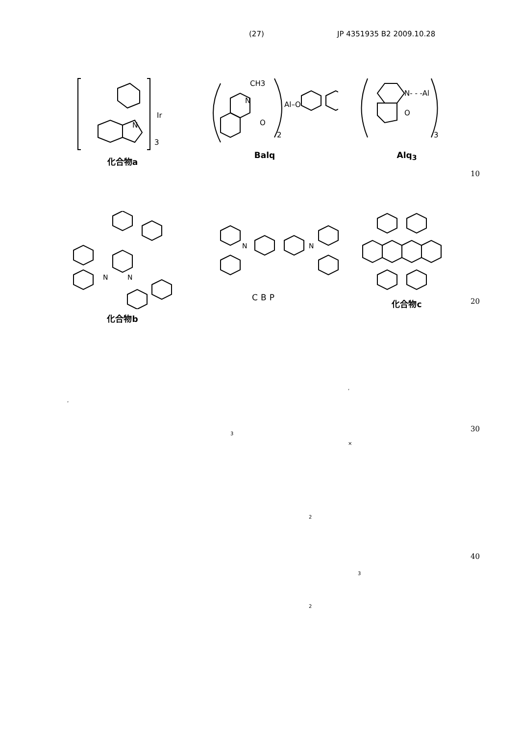(27) JP 4351935 B2 2009.10.28
3
Ir
N
化合物a
CH3
N
Al–O
O
2
Balq
N- - -Al
O
3
Alq<sub>3</sub>
10
N
N
化合物b
N
N
CBP
化合物c
20
,
,
30
3
×
2
40
3
2